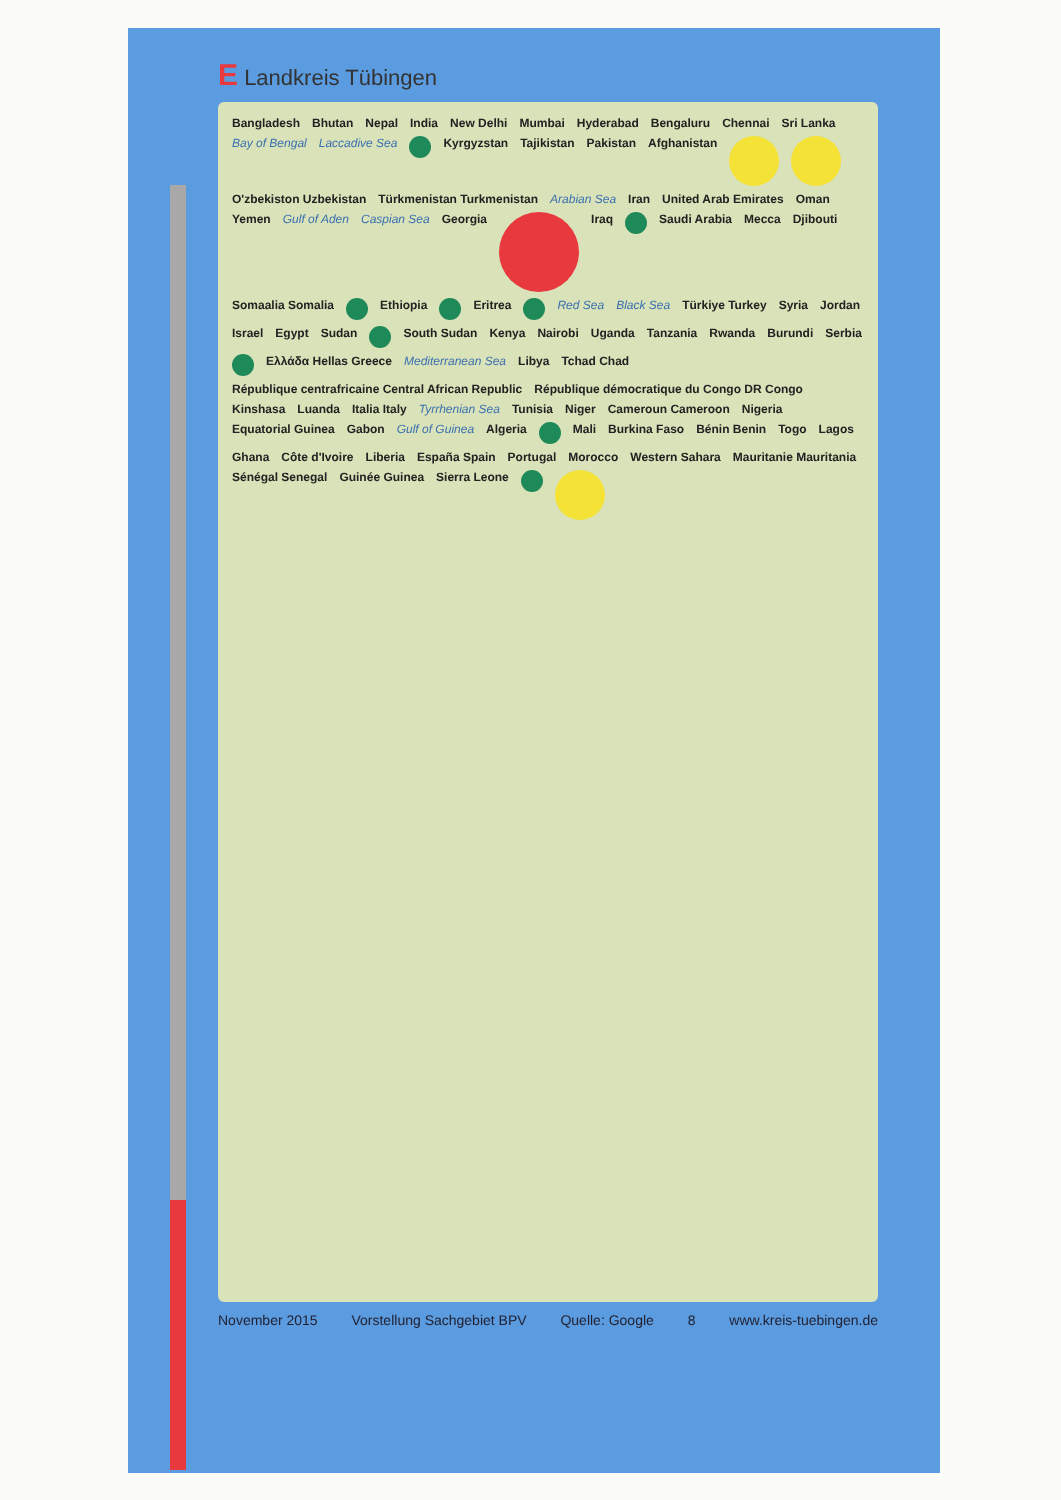E Landkreis Tübingen
Bangladesh Bhutan Nepal India New Delhi Mumbai Hyderabad Bengaluru Chennai Sri Lanka Bay of Bengal Laccadive Sea
Kyrgyzstan Tajikistan Pakistan Afghanistan
O'zbekiston Uzbekistan Türkmenistan Turkmenistan Arabian Sea Iran United Arab Emirates Oman Yemen Gulf of Aden Caspian Sea Georgia
Iraq
Saudi Arabia Mecca Djibouti Somaalia Somalia
Ethiopia
Eritrea
Red Sea Black Sea Türkiye Turkey Syria Jordan Israel Egypt Sudan
South Sudan Kenya Nairobi Uganda Tanzania Rwanda Burundi Serbia
Ελλάδα Hellas Greece Mediterranean Sea Libya Tchad Chad République centrafricaine Central African Republic République démocratique du Congo DR Congo Kinshasa Luanda Italia Italy Tyrrhenian Sea Tunisia Niger Cameroun Cameroon Nigeria Equatorial Guinea Gabon Gulf of Guinea Algeria
Mali Burkina Faso Bénin Benin Togo Lagos Ghana Côte d'Ivoire Liberia España Spain Portugal Morocco Western Sahara Mauritanie Mauritania Sénégal Senegal Guinée Guinea Sierra Leone
November 2015 Vorstellung Sachgebiet BPV Quelle: Google 8 www.kreis-tuebingen.de